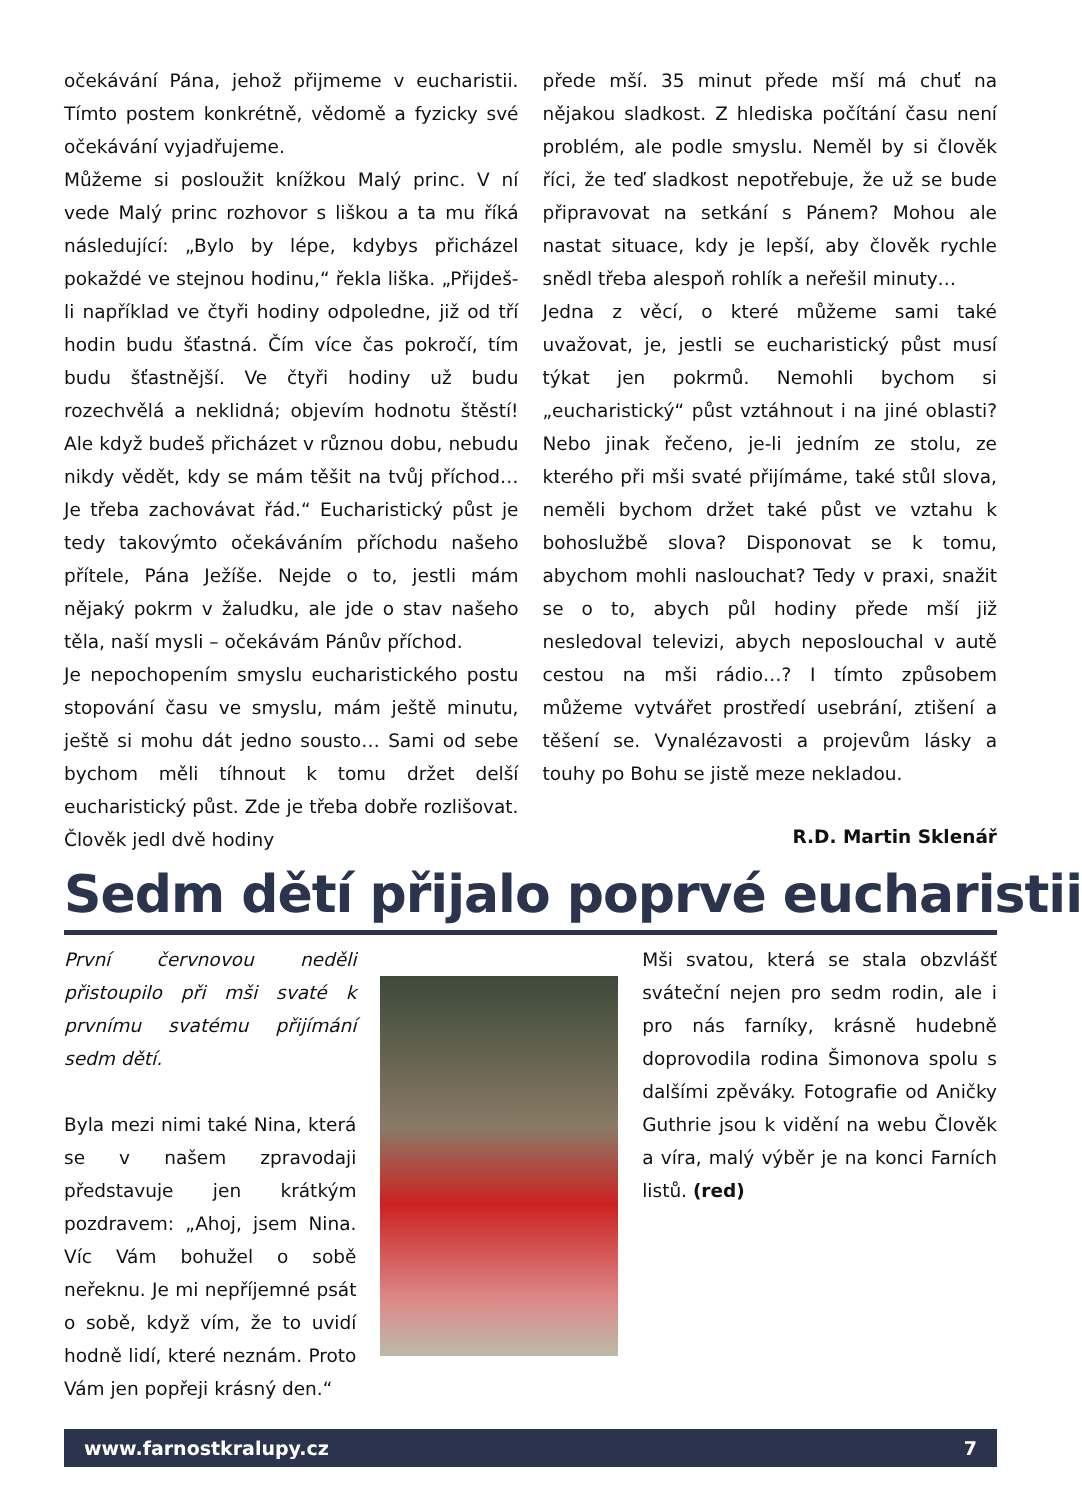očekávání Pána, jehož přijmeme v eucharistii. Tímto postem konkrétně, vědomě a fyzicky své očekávání vyjadřujeme.
Můžeme si posloužit knížkou Malý princ. V ní vede Malý princ rozhovor s liškou a ta mu říká následující: „Bylo by lépe, kdybys přicházel pokaždé ve stejnou hodinu,“ řekla liška. „Přijdeš-li například ve čtyři hodiny odpoledne, již od tří hodin budu šťastná. Čím více čas pokročí, tím budu šťastnější. Ve čtyři hodiny už budu rozechvělá a neklidná; objevím hodnotu štěstí! Ale když budeš přicházet v různou dobu, nebudu nikdy vědět, kdy se mám těšit na tvůj příchod… Je třeba zachovávat řád.“ Eucharistický půst je tedy takovýmto očekáváním příchodu našeho přítele, Pána Ježíše. Nejde o to, jestli mám nějaký pokrm v žaludku, ale jde o stav našeho těla, naší mysli – očekávám Pánův příchod.
Je nepochopením smyslu eucharistického postu stopování času ve smyslu, mám ještě minutu, ještě si mohu dát jedno sousto… Sami od sebe bychom měli tíhnout k tomu držet delší eucharistický půst. Zde je třeba dobře rozlišovat. Člověk jedl dvě hodiny
přede mší. 35 minut přede mší má chuť na nějakou sladkost. Z hlediska počítání času není problém, ale podle smyslu. Neměl by si člověk říci, že teď sladkost nepotřebuje, že už se bude připravovat na setkání s Pánem? Mohou ale nastat situace, kdy je lepší, aby člověk rychle snědl třeba alespoň rohlík a neřešil minuty…
Jedna z věcí, o které můžeme sami také uvažovat, je, jestli se eucharistický půst musí týkat jen pokrmů. Nemohli bychom si „eucharistický“ půst vztáhnout i na jiné oblasti? Nebo jinak řečeno, je-li jedním ze stolu, ze kterého při mši svaté přijímáme, také stůl slova, neměli bychom držet také půst ve vztahu k bohoslužbě slova? Disponovat se k tomu, abychom mohli naslouchat? Tedy v praxi, snažit se o to, abych půl hodiny přede mší již nesledoval televizi, abych neposlouchal v autě cestou na mši rádio…? I tímto způsobem můžeme vytvářet prostředí usebrání, ztišení a těšení se. Vynalézavosti a projevům lásky a touhy po Bohu se jistě meze nekladou.
R.D. Martin Sklenář
Sedm dětí přijalo poprvé eucharistii
První červnovou neděli přistoupilo při mši svaté k prvnímu svatému přijímání sedm dětí.
Byla mezi nimi také Nina, která se v našem zpravodaji představuje jen krátkým pozdravem: „Ahoj, jsem Nina. Víc Vám bohužel o sobě neřeknu. Je mi nepříjemné psát o sobě, když vím, že to uvidí hodně lidí, které neznám. Proto Vám jen popřeji krásný den.“
Mši svatou, která se stala obzvlášť sváteční nejen pro sedm rodin, ale i pro nás farníky, krásně hudebně doprovodila rodina Šimonova spolu s dalšími zpěváky. Fotografie od Aničky Guthrie jsou k vidění na webu Člověk a víra, malý výběr je na konci Farních listů. (red)
www.farnostkralupy.cz 7